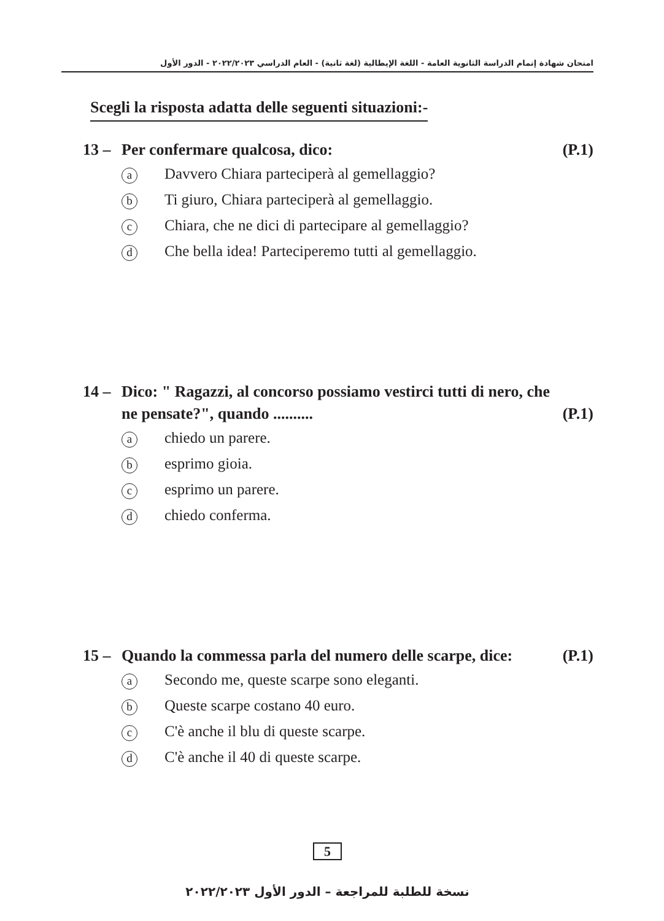امتحان شهادة إتمام الدراسة الثانوية العامة - اللغة الإيطالية (لغة ثانية) - العام الدراسي ٢٠٢٢/٢٠٢٣ - الدور الأول
Scegli la risposta adatta delle seguenti situazioni:-
13 – Per confermare qualcosa, dico: (P.1)
a
Davvero Chiara parteciperà al gemellaggio?
b
Ti giuro, Chiara parteciperà al gemellaggio.
c
Chiara, che ne dici di partecipare al gemellaggio?
d
Che bella idea! Parteciperemo tutti al gemellaggio.
14 – Dico: " Ragazzi, al concorso possiamo vestirci tutti di nero, che ne pensate?", quando ..........
(P.1)
a
chiedo un parere.
b
esprimo gioia.
c
esprimo un parere.
d
chiedo conferma.
15 – Quando la commessa parla del numero delle scarpe, dice:
(P.1)
a
Secondo me, queste scarpe sono eleganti.
b
Queste scarpe costano 40 euro.
c
C'è anche il blu di queste scarpe.
d
C'è anche il 40 di queste scarpe.
5
نسخة للطلبة للمراجعة – الدور الأول ٢٠٢٢/٢٠٢٣